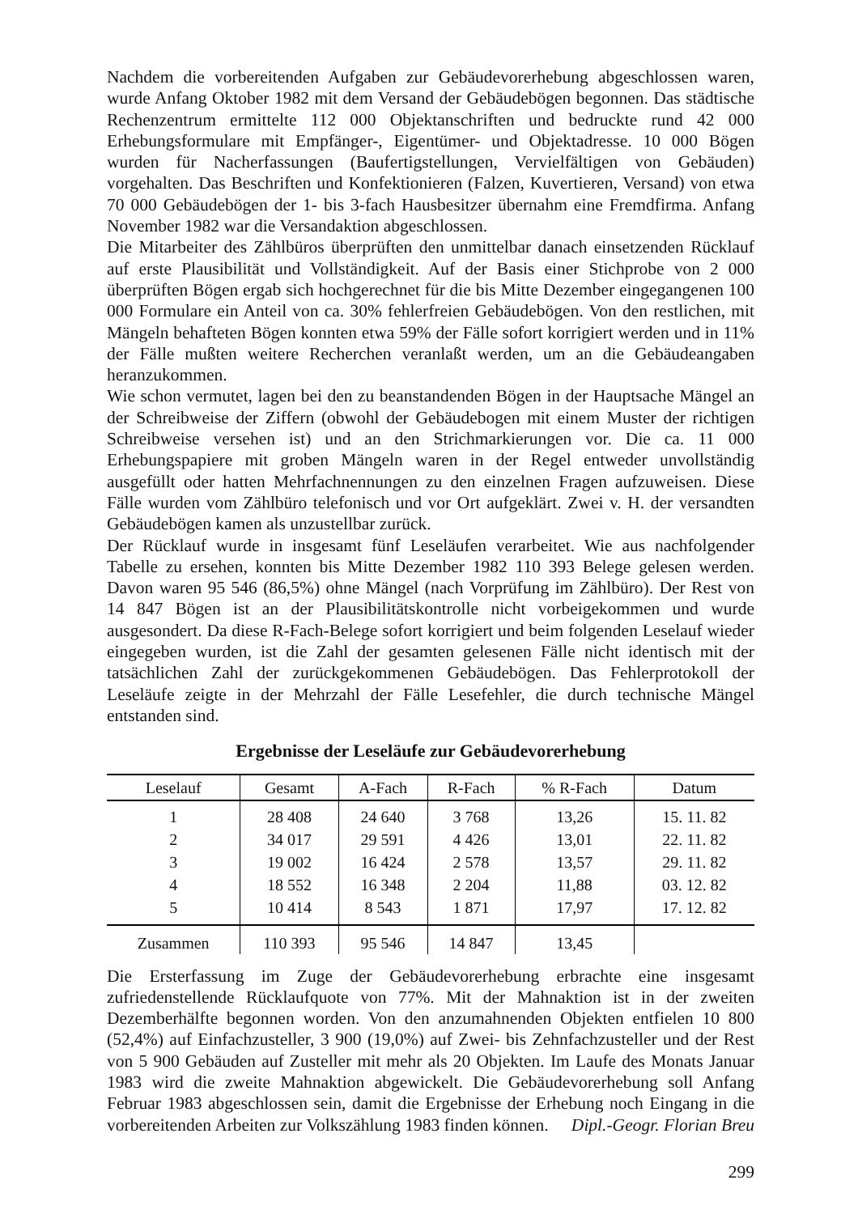Nachdem die vorbereitenden Aufgaben zur Gebäudevorerhebung abgeschlossen waren, wurde Anfang Oktober 1982 mit dem Versand der Gebäudebögen begonnen. Das städtische Rechenzentrum ermittelte 112 000 Objektanschriften und bedruckte rund 42 000 Erhebungsformulare mit Empfänger-, Eigentümer- und Objektadresse. 10 000 Bögen wurden für Nacherfassungen (Baufertigstellungen, Vervielfältigen von Gebäuden) vorgehalten. Das Beschriften und Konfektionieren (Falzen, Kuvertieren, Versand) von etwa 70 000 Gebäudebögen der 1- bis 3-fach Hausbesitzer übernahm eine Fremdfirma. Anfang November 1982 war die Versandaktion abgeschlossen.
Die Mitarbeiter des Zählbüros überprüften den unmittelbar danach einsetzenden Rücklauf auf erste Plausibilität und Vollständigkeit. Auf der Basis einer Stichprobe von 2 000 überprüften Bögen ergab sich hochgerechnet für die bis Mitte Dezember eingegangenen 100 000 Formulare ein Anteil von ca. 30% fehlerfreien Gebäudebögen. Von den restlichen, mit Mängeln behafteten Bögen konnten etwa 59% der Fälle sofort korrigiert werden und in 11% der Fälle mußten weitere Recherchen veranlaßt werden, um an die Gebäudeangaben heranzukommen.
Wie schon vermutet, lagen bei den zu beanstandenden Bögen in der Hauptsache Mängel an der Schreibweise der Ziffern (obwohl der Gebäudebogen mit einem Muster der richtigen Schreibweise versehen ist) und an den Strichmarkierungen vor. Die ca. 11 000 Erhebungspapiere mit groben Mängeln waren in der Regel entweder unvollständig ausgefüllt oder hatten Mehrfachnennungen zu den einzelnen Fragen aufzuweisen. Diese Fälle wurden vom Zählbüro telefonisch und vor Ort aufgeklärt. Zwei v. H. der versandten Gebäudebögen kamen als unzustellbar zurück.
Der Rücklauf wurde in insgesamt fünf Leseläufen verarbeitet. Wie aus nachfolgender Tabelle zu ersehen, konnten bis Mitte Dezember 1982 110 393 Belege gelesen werden. Davon waren 95 546 (86,5%) ohne Mängel (nach Vorprüfung im Zählbüro). Der Rest von 14 847 Bögen ist an der Plausibilitätskontrolle nicht vorbeigekommen und wurde ausgesondert. Da diese R-Fach-Belege sofort korrigiert und beim folgenden Leselauf wieder eingegeben wurden, ist die Zahl der gesamten gelesenen Fälle nicht identisch mit der tatsächlichen Zahl der zurückgekommenen Gebäudebögen. Das Fehlerprotokoll der Leseläufe zeigte in der Mehrzahl der Fälle Lesefehler, die durch technische Mängel entstanden sind.
Ergebnisse der Leseläufe zur Gebäudevorerhebung
| Leselauf | Gesamt | A-Fach | R-Fach | % R-Fach | Datum |
| --- | --- | --- | --- | --- | --- |
| 1 | 28 408 | 24 640 | 3 768 | 13,26 | 15. 11. 82 |
| 2 | 34 017 | 29 591 | 4 426 | 13,01 | 22. 11. 82 |
| 3 | 19 002 | 16 424 | 2 578 | 13,57 | 29. 11. 82 |
| 4 | 18 552 | 16 348 | 2 204 | 11,88 | 03. 12. 82 |
| 5 | 10 414 | 8 543 | 1 871 | 17,97 | 17. 12. 82 |
| Zusammen | 110 393 | 95 546 | 14 847 | 13,45 | |
Die Ersterfassung im Zuge der Gebäudevorerhebung erbrachte eine insgesamt zufriedenstellende Rücklaufquote von 77%. Mit der Mahnaktion ist in der zweiten Dezemberhälfte begonnen worden. Von den anzumahnenden Objekten entfielen 10 800 (52,4%) auf Einfachzusteller, 3 900 (19,0%) auf Zwei- bis Zehnfachzusteller und der Rest von 5 900 Gebäuden auf Zusteller mit mehr als 20 Objekten. Im Laufe des Monats Januar 1983 wird die zweite Mahnaktion abgewickelt. Die Gebäudevorerhebung soll Anfang Februar 1983 abgeschlossen sein, damit die Ergebnisse der Erhebung noch Eingang in die vorbereitenden Arbeiten zur Volkszählung 1983 finden können. Dipl.-Geogr. Florian Breu
299